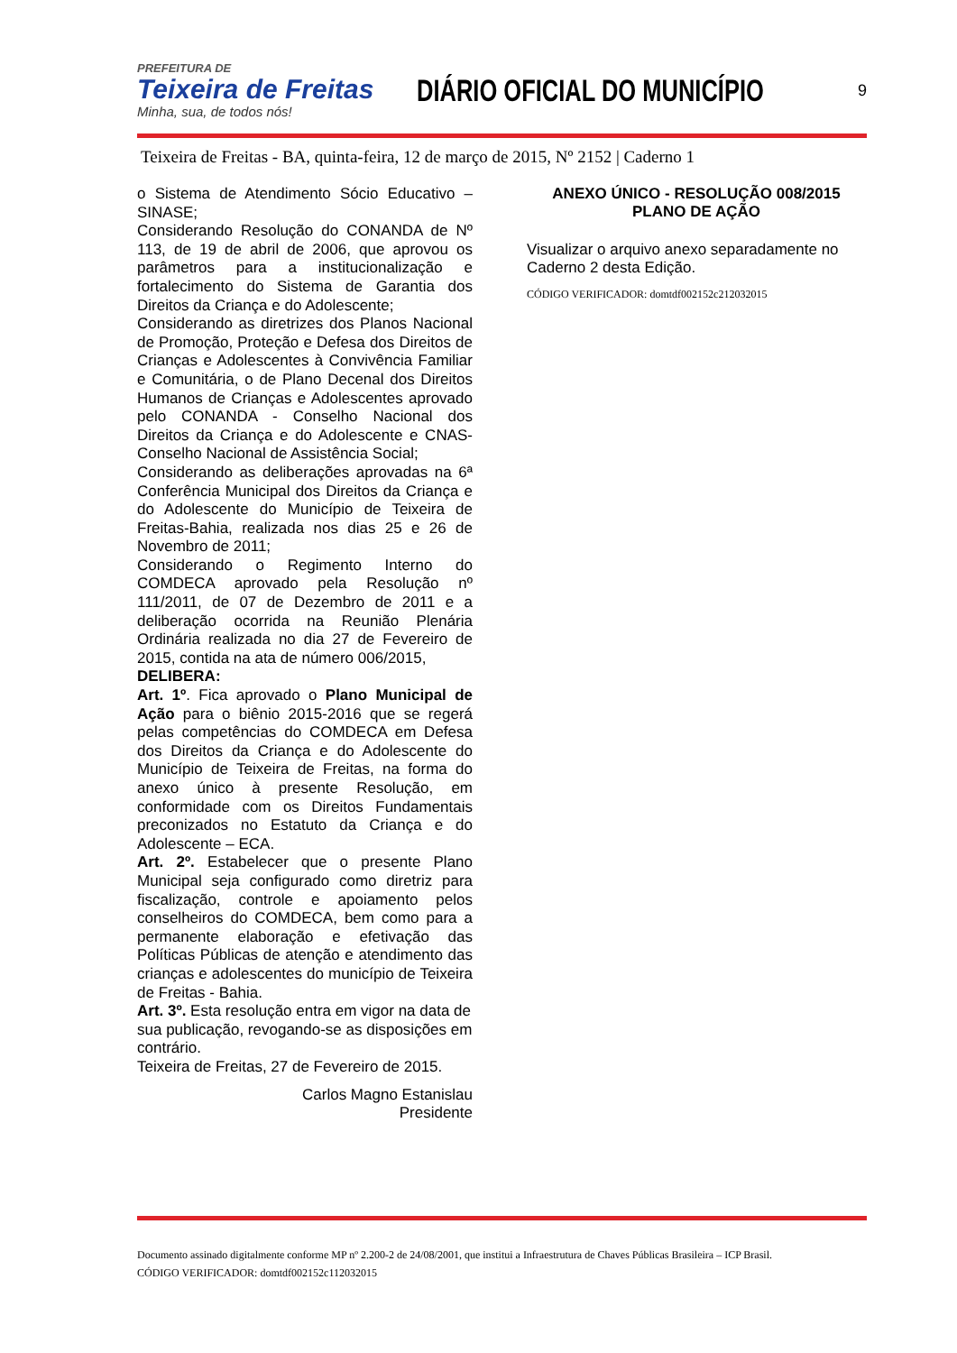PREFEITURA DE
Teixeira de Freitas
Minha, sua, de todos nós!
DIÁRIO OFICIAL DO MUNICÍPIO
9
Teixeira de Freitas - BA, quinta-feira, 12 de março de 2015, Nº 2152 | Caderno 1
o Sistema de Atendimento Sócio Educativo – SINASE;
Considerando Resolução do CONANDA de Nº 113, de 19 de abril de 2006, que aprovou os parâmetros para a institucionalização e fortalecimento do Sistema de Garantia dos Direitos da Criança e do Adolescente;
Considerando as diretrizes dos Planos Nacional de Promoção, Proteção e Defesa dos Direitos de Crianças e Adolescentes à Convivência Familiar e Comunitária, o de Plano Decenal dos Direitos Humanos de Crianças e Adolescentes aprovado pelo CONANDA - Conselho Nacional dos Direitos da Criança e do Adolescente e CNAS- Conselho Nacional de Assistência Social;
Considerando as deliberações aprovadas na 6ª Conferência Municipal dos Direitos da Criança e do Adolescente do Município de Teixeira de Freitas-Bahia, realizada nos dias 25 e 26 de Novembro de 2011;
Considerando o Regimento Interno do COMDECA aprovado pela Resolução nº 111/2011, de 07 de Dezembro de 2011 e a deliberação ocorrida na Reunião Plenária Ordinária realizada no dia 27 de Fevereiro de 2015, contida na ata de número 006/2015,
DELIBERA:
Art. 1º. Fica aprovado o Plano Municipal de Ação para o biênio 2015-2016 que se regerá pelas competências do COMDECA em Defesa dos Direitos da Criança e do Adolescente do Município de Teixeira de Freitas, na forma do anexo único à presente Resolução, em conformidade com os Direitos Fundamentais preconizados no Estatuto da Criança e do Adolescente – ECA.
Art. 2º. Estabelecer que o presente Plano Municipal seja configurado como diretriz para fiscalização, controle e apoiamento pelos conselheiros do COMDECA, bem como para a permanente elaboração e efetivação das Políticas Públicas de atenção e atendimento das crianças e adolescentes do município de Teixeira de Freitas - Bahia.
Art. 3º. Esta resolução entra em vigor na data de sua publicação, revogando-se as disposições em contrário.
Teixeira de Freitas, 27 de Fevereiro de 2015.
Carlos Magno Estanislau
Presidente
ANEXO ÚNICO - RESOLUÇÃO 008/2015
PLANO DE AÇÃO
Visualizar o arquivo anexo separadamente no Caderno 2 desta Edição.
CÓDIGO VERIFICADOR: domtdf002152c212032015
Documento assinado digitalmente conforme MP nº 2.200-2 de 24/08/2001, que institui a Infraestrutura de Chaves Públicas Brasileira – ICP Brasil.
CÓDIGO VERIFICADOR: domtdf002152c112032015